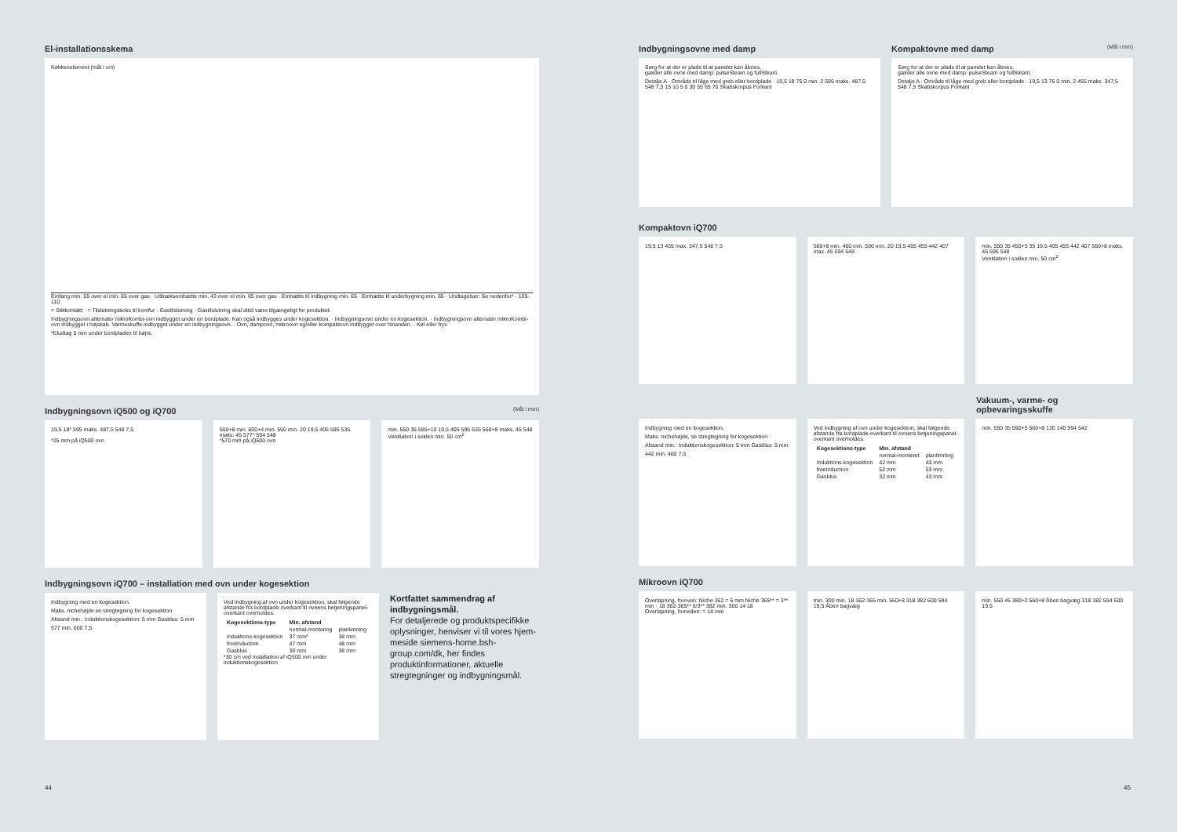El-installationsskema
Køkkenelement (mål i cm)
Emfang min. 55 over el min. 65 over gas · Udtræksemhætte min. 43 over el min. 65 over gas · Emhætte til indbygning min. 65 · Emhætte til underbygning min. 65 · Undtagelser: Se nedenfor* · 105-110
= Stikkontakt · = Tilslutningsboks til komfur · Gastilslutning · Gastilslutning skal altid være tilgængeligt for produktet.
Indbygningsovn alternativ mikroKombi-ovn indbygget under en bordplade. Kan også indbygges under kogesektion. · Indbygningsovn under en kogesektion. · Indbygningsovn alternativ mikroKombi-ovn indbygget i højskab. Varmeskuffe indbygget under en indbygningsovn. · Ovn, dampovn, mikroovn og/eller kompaktovn indbygget over hinanden. · Køl eller frys
*Eludtag 5 mm under bordpladen til højre.
Indbygningsovn iQ500 og iQ700 (Mål i mm)
19,5 18* 595 maks. 487,5 548 7,5
*25 mm på iQ500 ovn
560+8 min. 600+4 min. 550 min. 20 19,5 405 595 535 maks. 45 577* 594 548
*570 mm på iQ500 ovn
min. 550 35 585+10 19,5 405 595 535 560+8 maks. 45 548
Ventilation i soklen min. 50 cm<sup>2</sup>
Indbygningsovn iQ700 – installation med ovn under kogesektion
Indbygning med en kogesektion.
Maks. nichehøjde se stregtegning for kogesektion
Afstand min.: Induktionskogesektion: 5 mm Gasblus: 5 mm
577 min. 600 7,5
Ved indbygning af ovn under kogesektion, skal følgende afstande fra bordplade-overkant til ovnens betjeningspanel-overkant overholdes.
| Kogesektions-type | Min. afstand | |
| --- | --- | --- |
| | normal-montering | planlimning |
| Induktions-kogesektion | 37 mm* | 38 mm |
| freeInduction | 47 mm | 48 mm |
| Gasblus | 30 mm | 38 mm |
*30 cm ved installation af iQ500 ovn under induktionskogesektion
Kortfattet sammendrag af indbygningsmål.
For detaljerede og produktspecifikke oplysninger, henviser vi til vores hjem­meside siemens-home.bsh-group.com/dk, her findes produktinforma­tioner, aktuelle stregtegninger og indbygningsmål.
Indbygningsovne med damp
Sørg for at der er plads til at panelet kan åbnes,
gælder alle ovne med damp: pulseSteam og fullSteam.
Detalje A · Område til låge med greb eller bordplade · 19,5 18 75 0 min. 2 595 maks. 487,5 548 7,5 15 10 5 0 30 55 65 70 Skabskorpus Forkant
Kompaktovne med damp (Mål i mm)
Sørg for at der er plads til at panelet kan åbnes,
gælder alle ovne med damp: pulseSteam og fullSteam.
Detalje A · Område til låge med greb eller bordplade · 19,5 13 75 0 min. 2 455 maks. 347,5 548 7,5 Skabskorpus Forkant
Kompaktovn iQ700
19,5 13 455 max. 347,5 548 7,5 560+8 min. 460 min. 550 min. 20 19,5 405 455 442 407 max. 45 594 548
min. 550 35 450+5 35 19,5 405 455 442 407 560+8 maks. 45 595 548
Ventilation i soklen min. 50 cm<sup>2</sup>
Vakuum-, varme- og opbevaringsskuffe
Indbygning med en kogesektion.
Maks. nichehøjde, se stregtegning for kogesektion
Afstand min.: Induktionskogesektion: 5 mm Gasblus: 5 mm
442 min. 460 7,5
Ved indbygning af ovn under kogesektion, skal følgende afstande fra bordplade-overkant til ovnens betjeningspanel-overkant overholdes.
| Kogesektions-type | Min. afstand | |
| --- | --- | --- |
| | normal-monteret | planlimning |
| Induktions-kogesektion | 42 mm | 43 mm |
| freeInduction | 52 mm | 53 mm |
| Gasblus | 32 mm | 43 mm |
min. 550 35 590+5 560+8 130 140 594 542
Mikroovn iQ700
Overlapning, foroven: Niche 362 = 6 mm Niche 365** = 3** mm · 18 362-365** 6/3** 382 min. 300 14 18
Overlapning, forneden: = 14 mm
min. 300 min. 18 362-365 min. 560+8 318 382 600 594 19,5 Åben bagvæg
min. 550 45 380+2 560+8 Åben bagvæg 318 382 594 600 19,5
44 45